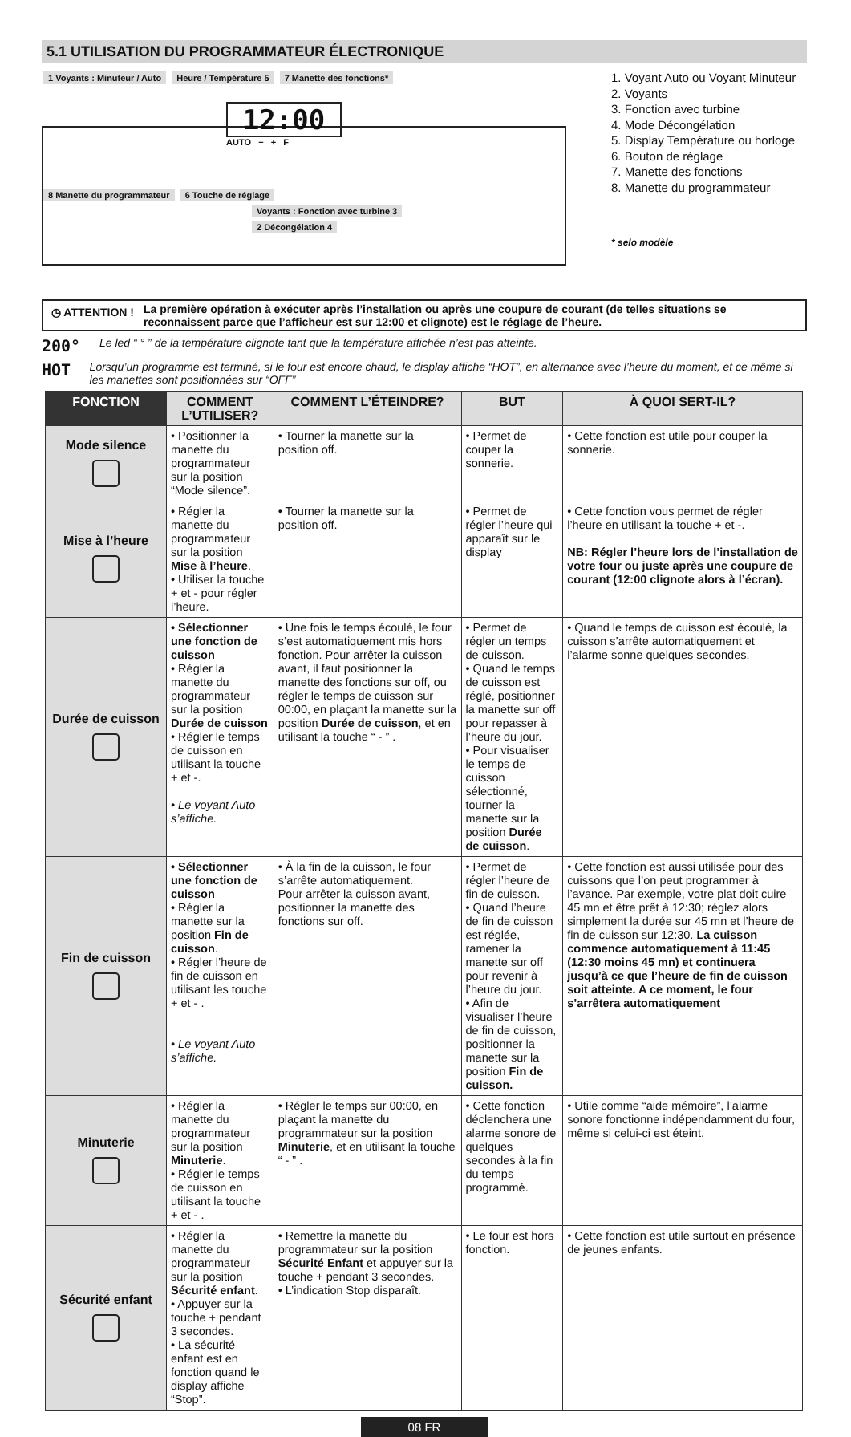5.1 UTILISATION DU PROGRAMMATEUR ÉLECTRONIQUE
1 Voyants : Minuteur / Auto Heure / Température 5 7 Manette des fonctions*
12:00
AUTO − + F
8 Manette du programmateur 6 Touche de réglage
Voyants : Fonction avec turbine 3
2 Décongélation 4
1. Voyant Auto ou Voyant Minuteur
2. Voyants
3. Fonction avec turbine
4. Mode Décongélation
5. Display Température ou horloge
6. Bouton de réglage
7. Manette des fonctions
8. Manette du programmateur
* selo modèle
◷ ATTENTION !
La première opération à exécuter après l’installation ou après une coupure de courant (de telles situations se reconnaissent parce que l’afficheur est sur 12:00 et clignote) est le réglage de l’heure.
200° Le led “ ° ” de la température clignote tant que la température affichée n’est pas atteinte.
HOT Lorsqu’un programme est terminé, si le four est encore chaud, le display affiche “HOT”, en alternance avec l’heure du moment, et ce même si les manettes sont positionnées sur “OFF”
| FONCTION | COMMENT L’UTILISER? | COMMENT L’ÉTEINDRE? | BUT | À QUOI SERT-IL? |
| --- | --- | --- | --- | --- |
| Mode silence | • Positionner la manette du programmateur sur la position “Mode silence”. | • Tourner la manette sur la position off. | • Permet de couper la sonnerie. | • Cette fonction est utile pour couper la sonnerie. |
| Mise à l’heure | • Régler la manette du programmateur sur la position Mise à l’heure . • Utiliser la touche + et - pour régler l’heure. | • Tourner la manette sur la position off. | • Permet de régler l’heure qui apparaît sur le display | • Cette fonction vous permet de régler l’heure en utilisant la touche + et -. NB: Régler l’heure lors de l’installation de votre four ou juste après une coupure de courant (12:00 clignote alors à l’écran). |
| Durée de cuisson | • Sélectionner une fonction de cuisson • Régler la manette du programmateur sur la position Durée de cuisson • Régler le temps de cuisson en utilisant la touche + et -. • Le voyant Auto s’affiche. | • Une fois le temps écoulé, le four s’est automatiquement mis hors fonction. Pour arrêter la cuisson avant, il faut positionner la manette des fonctions sur off, ou régler le temps de cuisson sur 00:00, en plaçant la manette sur la position Durée de cuisson , et en utilisant la touche “ - ” . | • Permet de régler un temps de cuisson. • Quand le temps de cuisson est réglé, positionner la manette sur off pour repasser à l’heure du jour. • Pour visualiser le temps de cuisson sélectionné, tourner la manette sur la position Durée de cuisson . | • Quand le temps de cuisson est écoulé, la cuisson s’arrête automatiquement et l’alarme sonne quelques secondes. |
| Fin de cuisson | • Sélectionner une fonction de cuisson • Régler la manette sur la position Fin de cuisson . • Régler l’heure de fin de cuisson en utilisant les touche + et - . • Le voyant Auto s’affiche. | • À la fin de la cuisson, le four s’arrête automatiquement. Pour arrêter la cuisson avant, positionner la manette des fonctions sur off. | • Permet de régler l’heure de fin de cuisson. • Quand l’heure de fin de cuisson est réglée, ramener la manette sur off pour revenir à l’heure du jour. • Afin de visualiser l’heure de fin de cuisson, positionner la manette sur la position Fin de cuisson. | • Cette fonction est aussi utilisée pour des cuissons que l’on peut programmer à l’avance. Par exemple, votre plat doit cuire 45 mn et être prêt à 12:30; réglez alors simplement la durée sur 45 mn et l’heure de fin de cuisson sur 12:30. La cuisson commence automatiquement à 11:45 (12:30 moins 45 mn) et continuera jusqu’à ce que l’heure de fin de cuisson soit atteinte. A ce moment, le four s’arrêtera automatiquement |
| Minuterie | • Régler la manette du programmateur sur la position Minuterie . • Régler le temps de cuisson en utilisant la touche + et - . | • Régler le temps sur 00:00, en plaçant la manette du programmateur sur la position Minuterie , et en utilisant la touche “ - ” . | • Cette fonction déclenchera une alarme sonore de quelques secondes à la fin du temps programmé. | • Utile comme “aide mémoire”, l’alarme sonore fonctionne indépendamment du four, même si celui-ci est éteint. |
| Sécurité enfant | • Régler la manette du programmateur sur la position Sécurité enfant . • Appuyer sur la touche + pendant 3 secondes. • La sécurité enfant est en fonction quand le display affiche “Stop”. | • Remettre la manette du programmateur sur la position Sécurité Enfant et appuyer sur la touche + pendant 3 secondes. • L’indication Stop disparaît. | • Le four est hors fonction. | • Cette fonction est utile surtout en présence de jeunes enfants. |
08 FR